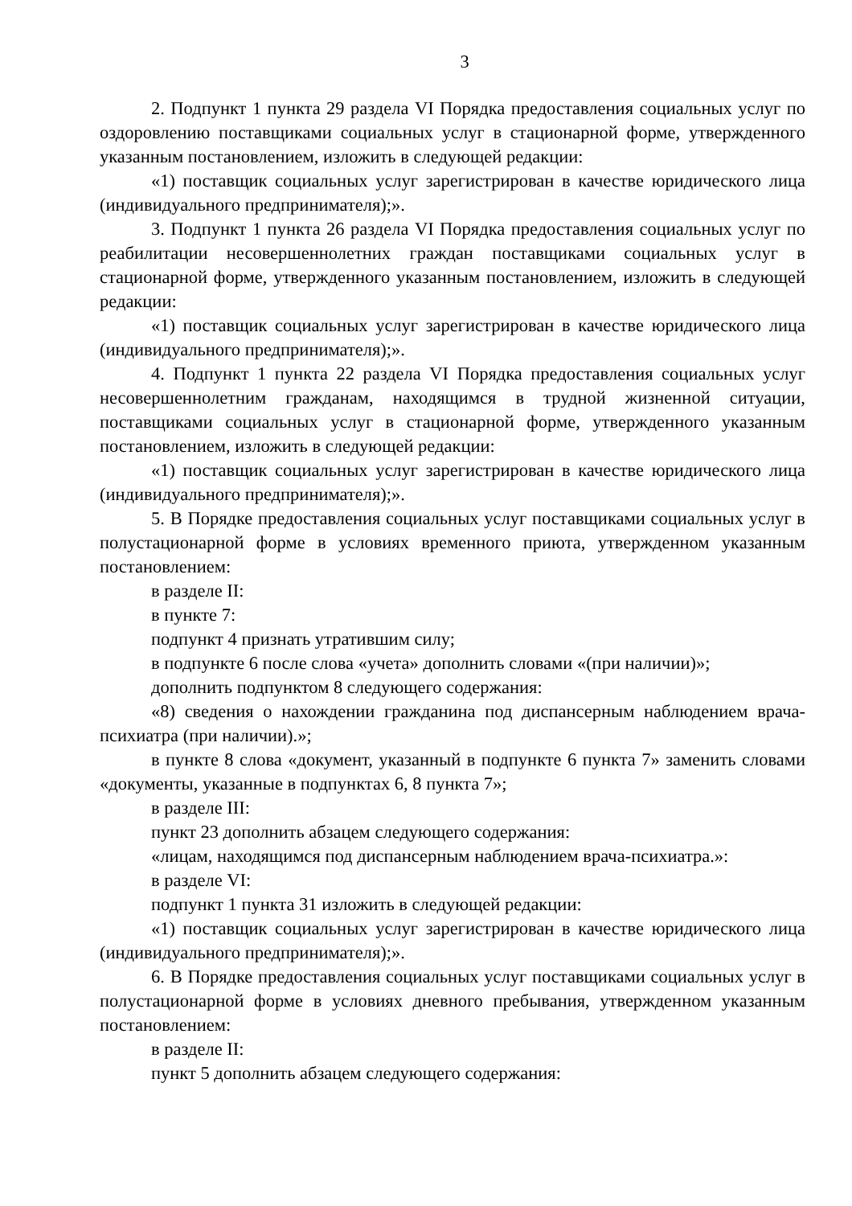3
2. Подпункт 1 пункта 29 раздела VI Порядка предоставления социальных услуг по оздоровлению поставщиками социальных услуг в стационарной форме, утвержденного указанным постановлением, изложить в следующей редакции:
«1) поставщик социальных услуг зарегистрирован в качестве юридического лица (индивидуального предпринимателя);».
3. Подпункт 1 пункта 26 раздела VI Порядка предоставления социальных услуг по реабилитации несовершеннолетних граждан поставщиками социальных услуг в стационарной форме, утвержденного указанным постановлением, изложить в следующей редакции:
«1) поставщик социальных услуг зарегистрирован в качестве юридического лица (индивидуального предпринимателя);».
4. Подпункт 1 пункта 22 раздела VI Порядка предоставления социальных услуг несовершеннолетним гражданам, находящимся в трудной жизненной ситуации, поставщиками социальных услуг в стационарной форме, утвержденного указанным постановлением, изложить в следующей редакции:
«1) поставщик социальных услуг зарегистрирован в качестве юридического лица (индивидуального предпринимателя);».
5. В Порядке предоставления социальных услуг поставщиками социальных услуг в полустационарной форме в условиях временного приюта, утвержденном указанным постановлением:
в разделе II:
в пункте 7:
подпункт 4 признать утратившим силу;
в подпункте 6 после слова «учета» дополнить словами «(при наличии)»;
дополнить подпунктом 8 следующего содержания:
«8) сведения о нахождении гражданина под диспансерным наблюдением врача-психиатра (при наличии).»;
в пункте 8 слова «документ, указанный в подпункте 6 пункта 7» заменить словами «документы, указанные в подпунктах 6, 8 пункта 7»;
в разделе III:
пункт 23 дополнить абзацем следующего содержания:
«лицам, находящимся под диспансерным наблюдением врача-психиатра.»:
в разделе VI:
подпункт 1 пункта 31 изложить в следующей редакции:
«1) поставщик социальных услуг зарегистрирован в качестве юридического лица (индивидуального предпринимателя);».
6. В Порядке предоставления социальных услуг поставщиками социальных услуг в полустационарной форме в условиях дневного пребывания, утвержденном указанным постановлением:
в разделе II:
пункт 5 дополнить абзацем следующего содержания: